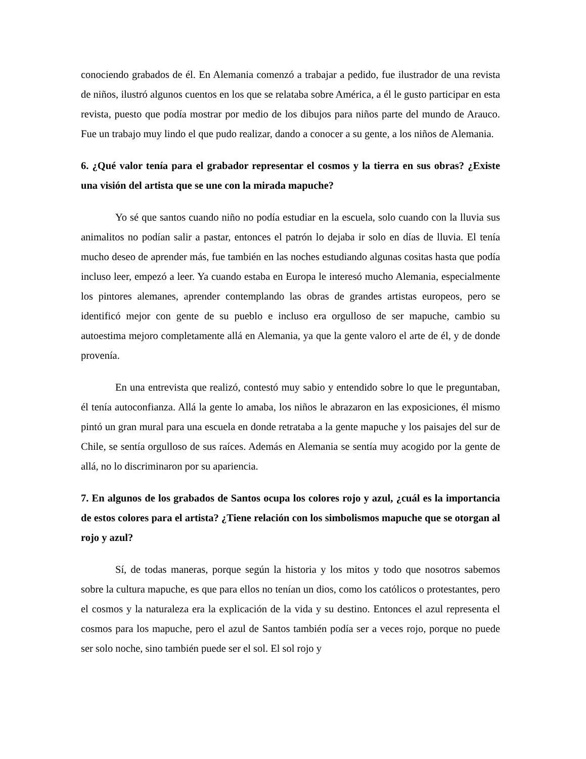conociendo grabados de él. En Alemania comenzó a trabajar a pedido, fue ilustrador de una revista de niños, ilustró algunos cuentos en los que se relataba sobre América, a él le gusto participar en esta revista, puesto que podía mostrar por medio de los dibujos para niños parte del mundo de Arauco. Fue un trabajo muy lindo el que pudo realizar, dando a conocer a su gente, a los niños de Alemania.
6. ¿Qué valor tenía para el grabador representar el cosmos y la tierra en sus obras? ¿Existe una visión del artista que se une con la mirada mapuche?
Yo sé que santos cuando niño no podía estudiar en la escuela, solo cuando con la lluvia sus animalitos no podían salir a pastar, entonces el patrón lo dejaba ir solo en días de lluvia. El tenía mucho deseo de aprender más, fue también en las noches estudiando algunas cositas hasta que podía incluso leer, empezó a leer. Ya cuando estaba en Europa le interesó mucho Alemania, especialmente los pintores alemanes, aprender contemplando las obras de grandes artistas europeos, pero se identificó mejor con gente de su pueblo e incluso era orgulloso de ser mapuche, cambio su autoestima mejoro completamente allá en Alemania, ya que la gente valoro el arte de él, y de donde provenía.
En una entrevista que realizó, contestó muy sabio y entendido sobre lo que le preguntaban, él tenía autoconfianza. Allá la gente lo amaba, los niños le abrazaron en las exposiciones, él mismo pintó un gran mural para una escuela en donde retrataba a la gente mapuche y los paisajes del sur de Chile, se sentía orgulloso de sus raíces. Además en Alemania se sentía muy acogido por la gente de allá, no lo discriminaron por su apariencia.
7. En algunos de los grabados de Santos ocupa los colores rojo y azul, ¿cuál es la importancia de estos colores para el artista? ¿Tiene relación con los simbolismos mapuche que se otorgan al rojo y azul?
Sí, de todas maneras, porque según la historia y los mitos y todo que nosotros sabemos sobre la cultura mapuche, es que para ellos no tenían un dios, como los católicos o protestantes, pero el cosmos y la naturaleza era la explicación de la vida y su destino. Entonces el azul representa el cosmos para los mapuche, pero el azul de Santos también podía ser a veces rojo, porque no puede ser solo noche, sino también puede ser el sol. El sol rojo y